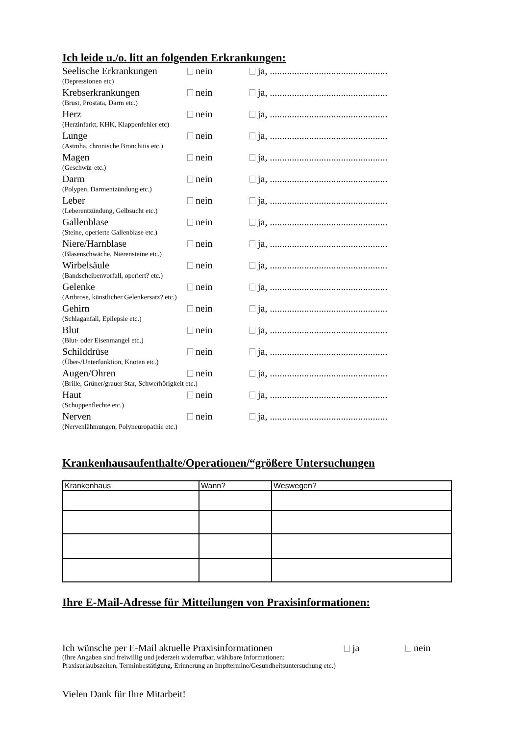Ich leide u./o. litt an folgenden Erkrankungen:
Seelische Erkrankungen nein ja, ................................................
(Depressionen etc)
Krebserkrankungen nein ja, ................................................
(Brust, Prostata, Darm etc.)
Herz nein ja, ................................................
(Herzinfarkt, KHK, Klappenfehler etc)
Lunge nein ja, ................................................
(Astmha, chronische Bronchitis etc.)
Magen nein ja, ................................................
(Geschwür etc.)
Darm nein ja, ................................................
(Polypen, Darmentzündung etc.)
Leber nein ja, ................................................
(Leberentzündung, Gelbsucht etc.)
Gallenblase nein ja, ................................................
(Steine, operierte Gallenblase etc.)
Niere/Harnblase nein ja, ................................................
(Blasenschwäche, Nierensteine etc.)
Wirbelsäule nein ja, ................................................
(Bandscheibenvorfall, operiert? etc.)
Gelenke nein ja, ................................................
(Arthrose, künstlicher Gelenkersatz? etc.)
Gehirn nein ja, ................................................
(Schlaganfall, Epilepsie etc.)
Blut nein ja, ................................................
(Blut- oder Eisenmangel etc.)
Schilddrüse nein ja, ................................................
(Über-/Unterfunktion, Knoten etc.)
Augen/Ohren nein ja, ................................................
(Brille, Grüner/grauer Star, Schwerhörigkeit etc.)
Haut nein ja, ................................................
(Schuppenflechte etc.)
Nerven nein ja, ................................................
(Nervenlähmungen, Polyneuropathie etc.)
Krankenhausaufenthalte/Operationen/“größere Untersuchungen
| Krankenhaus | Wann? | Weswegen? |
Ihre E-Mail-Adresse für Mitteilungen von Praxisinformationen:
Ich wünsche per E-Mail aktuelle Praxisinformationen ja nein
(Ihre Angaben sind freiwillig und jederzeit widerrufbar, wählbare Informationen:
Praxisurlaubszeiten, Terminbestätigung, Erinnerung an Impftermine/Gesundheitsuntersuchung etc.)
Vielen Dank für Ihre Mitarbeit!